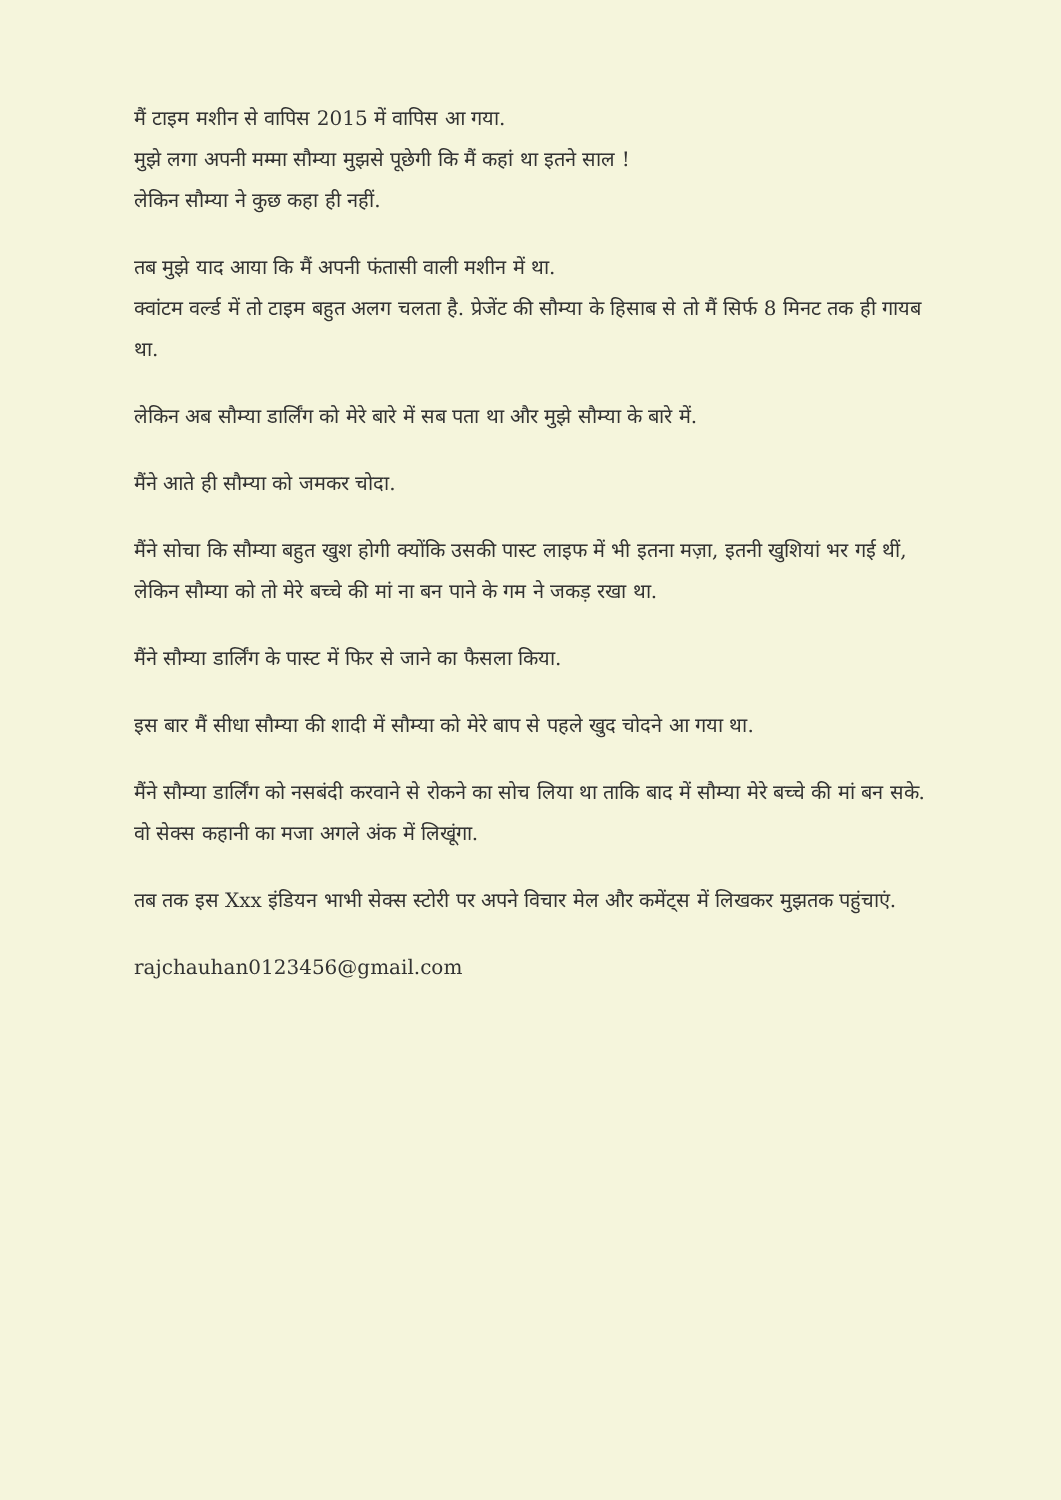मैं टाइम मशीन से वापिस 2015 में वापिस आ गया.
मुझे लगा अपनी मम्मा सौम्या मुझसे पूछेगी कि मैं कहां था इतने साल !
लेकिन सौम्या ने कुछ कहा ही नहीं.
तब मुझे याद आया कि मैं अपनी फंतासी वाली मशीन में था.
क्वांटम वर्ल्ड में तो टाइम बहुत अलग चलता है. प्रेजेंट की सौम्या के हिसाब से तो मैं सिर्फ 8 मिनट तक ही गायब था.
लेकिन अब सौम्या डार्लिंग को मेरे बारे में सब पता था और मुझे सौम्या के बारे में.
मैंने आते ही सौम्या को जमकर चोदा.
मैंने सोचा कि सौम्या बहुत खुश होगी क्योंकि उसकी पास्ट लाइफ में भी इतना मज़ा, इतनी खुशियां भर गई थीं, लेकिन सौम्या को तो मेरे बच्चे की मां ना बन पाने के गम ने जकड़ रखा था.
मैंने सौम्या डार्लिंग के पास्ट में फिर से जाने का फैसला किया.
इस बार मैं सीधा सौम्या की शादी में सौम्या को मेरे बाप से पहले खुद चोदने आ गया था.
मैंने सौम्या डार्लिंग को नसबंदी करवाने से रोकने का सोच लिया था ताकि बाद में सौम्या मेरे बच्चे की मां बन सके.
वो सेक्स कहानी का मजा अगले अंक में लिखूंगा.
तब तक इस Xxx इंडियन भाभी सेक्स स्टोरी पर अपने विचार मेल और कमेंट्स में लिखकर मुझतक पहुंचाएं.
rajchauhan0123456@gmail.com